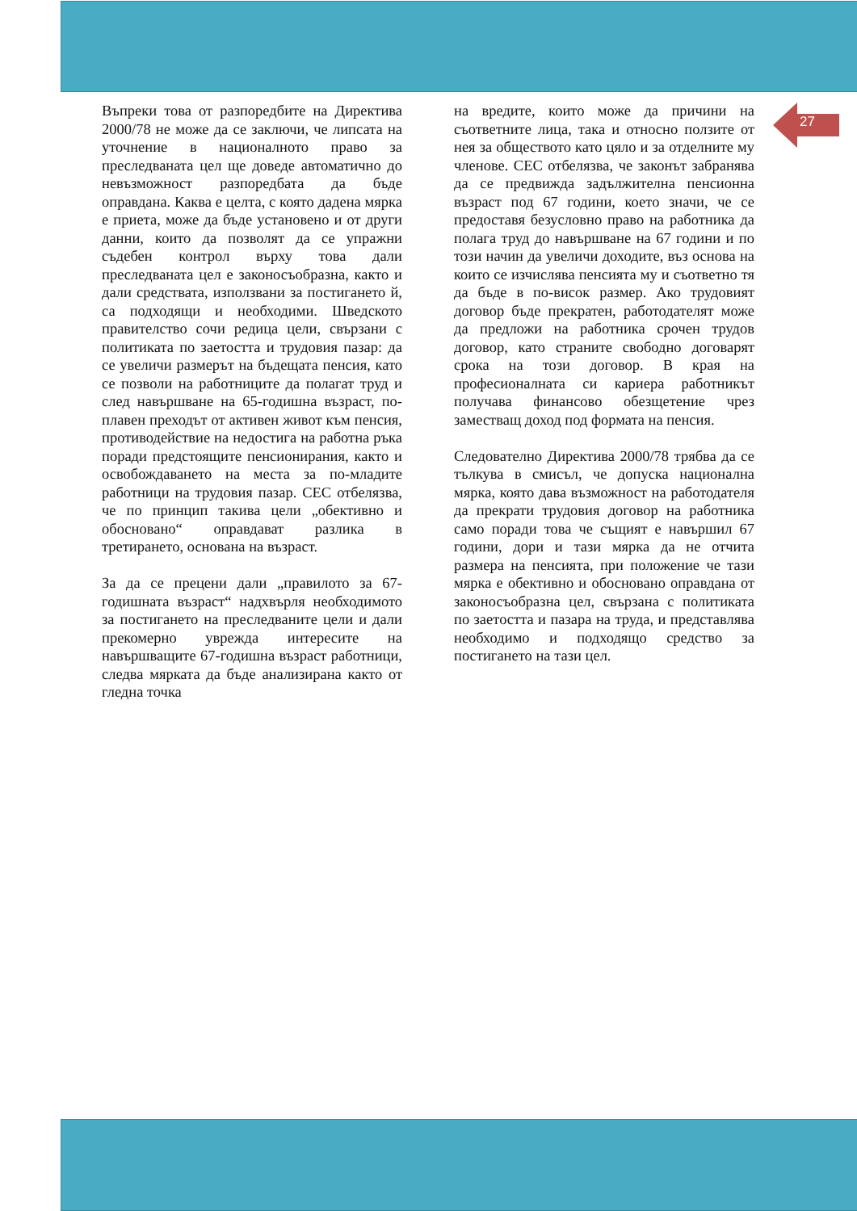27
Въпреки това от разпоредбите на Директива 2000/78 не може да се заключи, че липсата на уточнение в националното право за преследваната цел ще доведе автоматично до невъзможност разпоредбата да бъде оправдана. Каква е целта, с която дадена мярка е приета, може да бъде установено и от други данни, които да позволят да се упражни съдебен контрол върху това дали преследваната цел е законосъобразна, както и дали средствата, използвани за постигането й, са подходящи и необходими. Шведското правителство сочи редица цели, свързани с политиката по заетостта и трудовия пазар: да се увеличи размерът на бъдещата пенсия, като се позволи на работниците да полагат труд и след навършване на 65-годишна възраст, по-плавен преходът от активен живот към пенсия, противодействие на недостига на работна ръка поради предстоящите пенсионирания, както и освобождаването на места за по-младите работници на трудовия пазар. СЕС отбелязва, че по принцип такива цели „обективно и обосновано“ оправдават разлика в третирането, основана на възраст.
За да се прецени дали „правилото за 67-годишната възраст“ надхвърля необходимото за постигането на преследваните цели и дали прекомерно уврежда интересите на навършващите 67-годишна възраст работници, следва мярката да бъде анализирана както от гледна точка
на вредите, които може да причини на съответните лица, така и относно ползите от нея за обществото като цяло и за отделните му членове. СЕС отбелязва, че законът забранява да се предвижда задължителна пенсионна възраст под 67 години, което значи, че се предоставя безусловно право на работника да полага труд до навършване на 67 години и по този начин да увеличи доходите, въз основа на които се изчислява пенсията му и съответно тя да бъде в по-висок размер. Ако трудовият договор бъде прекратен, работодателят може да предложи на работника срочен трудов договор, като страните свободно договарят срока на този договор. В края на професионалната си кариера работникът получава финансово обезщетение чрез заместващ доход под формата на пенсия.
Следователно Директива 2000/78 трябва да се тълкува в смисъл, че допуска национална мярка, която дава възможност на работодателя да прекрати трудовия договор на работника само поради това че същият е навършил 67 години, дори и тази мярка да не отчита размера на пенсията, при положение че тази мярка е обективно и обосновано оправдана от законосъобразна цел, свързана с политиката по заетостта и пазара на труда, и представлява необходимо и подходящо средство за постигането на тази цел.